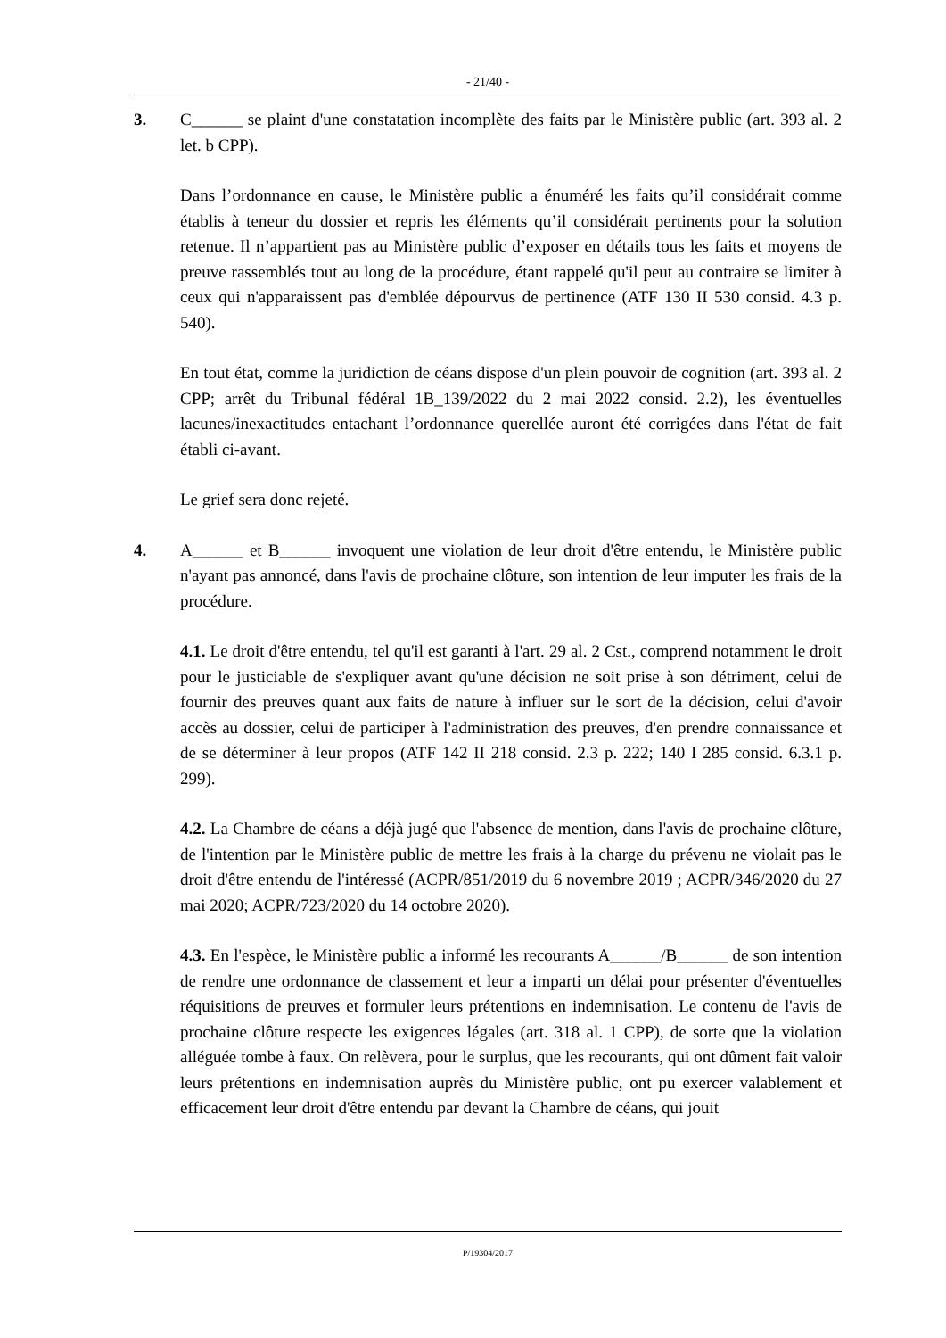- 21/40 -
3. C______ se plaint d'une constatation incomplète des faits par le Ministère public (art. 393 al. 2 let. b CPP).
Dans l’ordonnance en cause, le Ministère public a énuméré les faits qu’il considérait comme établis à teneur du dossier et repris les éléments qu’il considérait pertinents pour la solution retenue. Il n’appartient pas au Ministère public d’exposer en détails tous les faits et moyens de preuve rassemblés tout au long de la procédure, étant rappelé qu'il peut au contraire se limiter à ceux qui n'apparaissent pas d'emblée dépourvus de pertinence (ATF 130 II 530 consid. 4.3 p. 540).
En tout état, comme la juridiction de céans dispose d'un plein pouvoir de cognition (art. 393 al. 2 CPP; arrêt du Tribunal fédéral 1B_139/2022 du 2 mai 2022 consid. 2.2), les éventuelles lacunes/inexactitudes entachant l’ordonnance querellée auront été corrigées dans l'état de fait établi ci-avant.
Le grief sera donc rejeté.
4. A______ et B______ invoquent une violation de leur droit d'être entendu, le Ministère public n'ayant pas annoncé, dans l'avis de prochaine clôture, son intention de leur imputer les frais de la procédure.
4.1. Le droit d'être entendu, tel qu'il est garanti à l'art. 29 al. 2 Cst., comprend notamment le droit pour le justiciable de s'expliquer avant qu'une décision ne soit prise à son détriment, celui de fournir des preuves quant aux faits de nature à influer sur le sort de la décision, celui d'avoir accès au dossier, celui de participer à l'administration des preuves, d'en prendre connaissance et de se déterminer à leur propos (ATF 142 II 218 consid. 2.3 p. 222; 140 I 285 consid. 6.3.1 p. 299).
4.2. La Chambre de céans a déjà jugé que l'absence de mention, dans l'avis de prochaine clôture, de l'intention par le Ministère public de mettre les frais à la charge du prévenu ne violait pas le droit d'être entendu de l'intéressé (ACPR/851/2019 du 6 novembre 2019 ; ACPR/346/2020 du 27 mai 2020; ACPR/723/2020 du 14 octobre 2020).
4.3. En l'espèce, le Ministère public a informé les recourants A______/B______ de son intention de rendre une ordonnance de classement et leur a imparti un délai pour présenter d'éventuelles réquisitions de preuves et formuler leurs prétentions en indemnisation. Le contenu de l'avis de prochaine clôture respecte les exigences légales (art. 318 al. 1 CPP), de sorte que la violation alléguée tombe à faux. On relèvera, pour le surplus, que les recourants, qui ont dûment fait valoir leurs prétentions en indemnisation auprès du Ministère public, ont pu exercer valablement et efficacement leur droit d'être entendu par devant la Chambre de céans, qui jouit
P/19304/2017